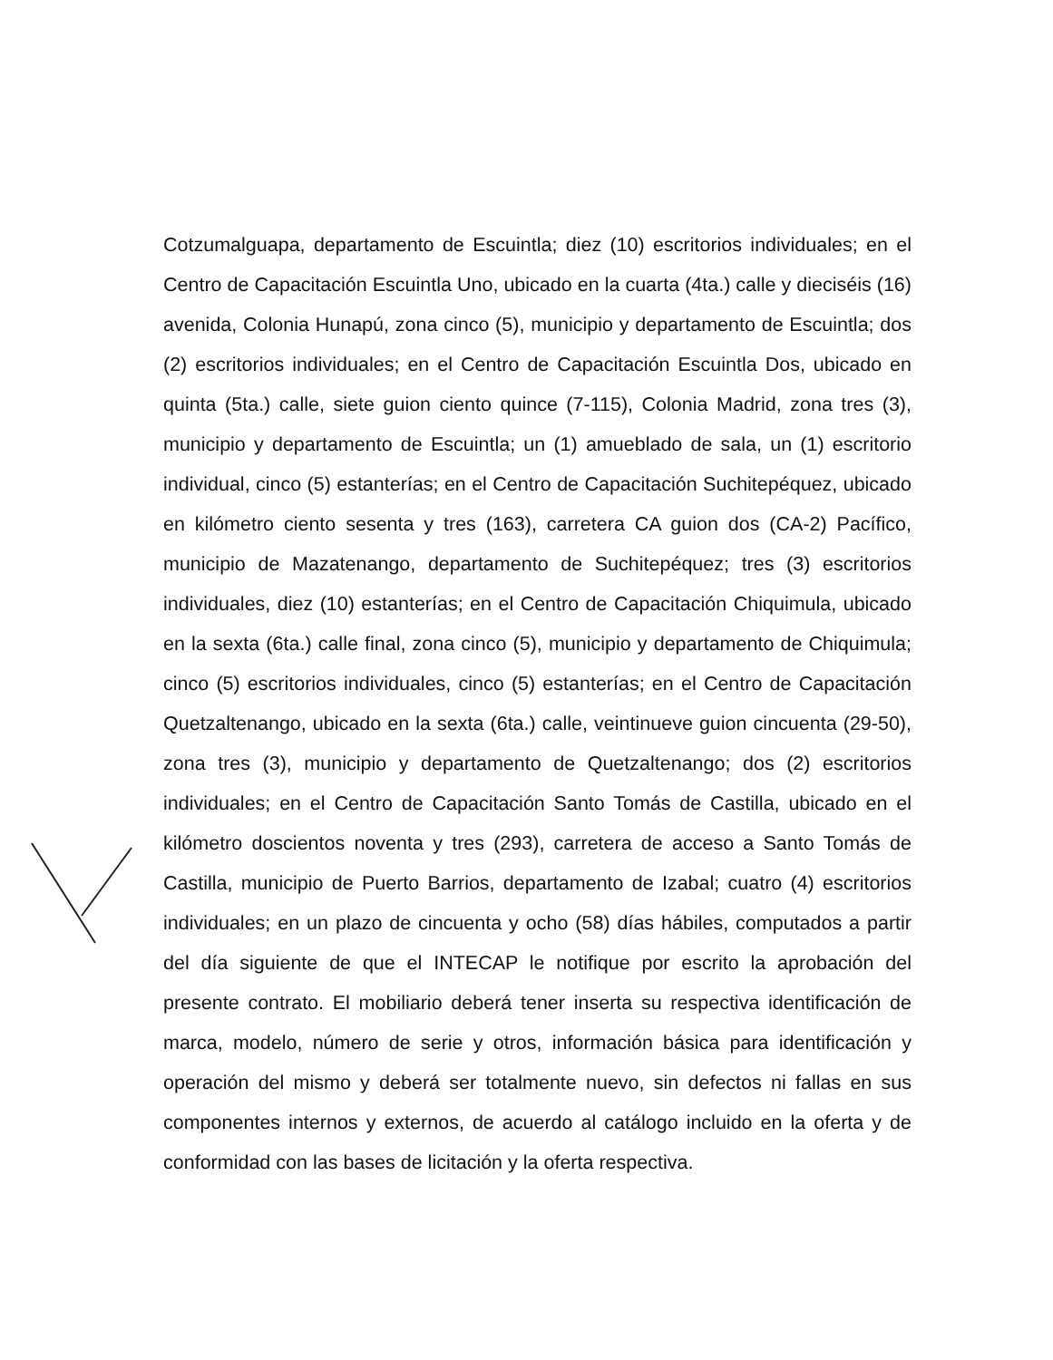Cotzumalguapa, departamento de Escuintla; diez (10) escritorios individuales; en el Centro de Capacitación Escuintla Uno, ubicado en la cuarta (4ta.) calle y dieciséis (16) avenida, Colonia Hunapú, zona cinco (5), municipio y departamento de Escuintla; dos (2) escritorios individuales; en el Centro de Capacitación Escuintla Dos, ubicado en quinta (5ta.) calle, siete guion ciento quince (7-115), Colonia Madrid, zona tres (3), municipio y departamento de Escuintla; un (1) amueblado de sala, un (1) escritorio individual, cinco (5) estanterías; en el Centro de Capacitación Suchitepéquez, ubicado en kilómetro ciento sesenta y tres (163), carretera CA guion dos (CA-2) Pacífico, municipio de Mazatenango, departamento de Suchitepéquez; tres (3) escritorios individuales, diez (10) estanterías; en el Centro de Capacitación Chiquimula, ubicado en la sexta (6ta.) calle final, zona cinco (5), municipio y departamento de Chiquimula; cinco (5) escritorios individuales, cinco (5) estanterías; en el Centro de Capacitación Quetzaltenango, ubicado en la sexta (6ta.) calle, veintinueve guion cincuenta (29-50), zona tres (3), municipio y departamento de Quetzaltenango; dos (2) escritorios individuales; en el Centro de Capacitación Santo Tomás de Castilla, ubicado en el kilómetro doscientos noventa y tres (293), carretera de acceso a Santo Tomás de Castilla, municipio de Puerto Barrios, departamento de Izabal; cuatro (4) escritorios individuales; en un plazo de cincuenta y ocho (58) días hábiles, computados a partir del día siguiente de que el INTECAP le notifique por escrito la aprobación del presente contrato. El mobiliario deberá tener inserta su respectiva identificación de marca, modelo, número de serie y otros, información básica para identificación y operación del mismo y deberá ser totalmente nuevo, sin defectos ni fallas en sus componentes internos y externos, de acuerdo al catálogo incluido en la oferta y de conformidad con las bases de licitación y la oferta respectiva.